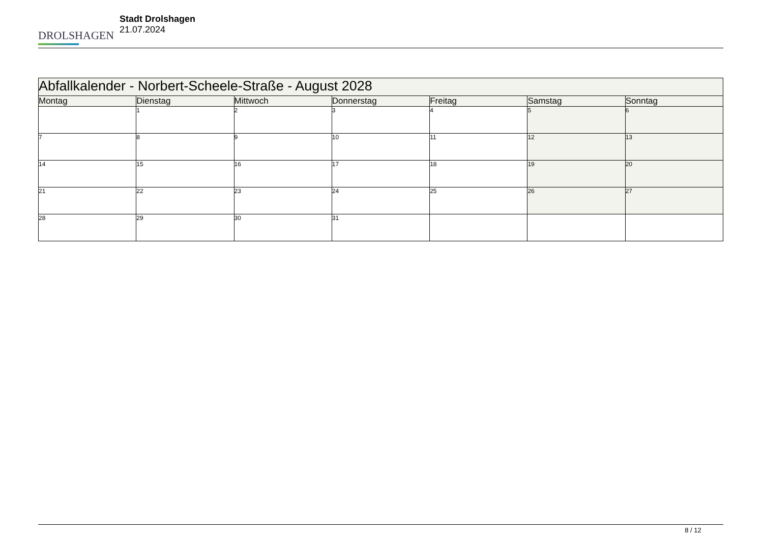DROLSHAGEN
Stadt Drolshagen
21.07.2024
| Abfallkalender - Norbert-Scheele-Straße - August 2028 | | | | | | |
| --- | --- | --- | --- | --- | --- | --- |
| Montag | Dienstag | Mittwoch | Donnerstag | Freitag | Samstag | Sonntag |
| | 1 | 2 | 3 | 4 | 5 | 6 |
| 7 | 8 | 9 | 10 | 11 | 12 | 13 |
| 14 | 15 | 16 | 17 | 18 | 19 | 20 |
| 21 | 22 | 23 | 24 | 25 | 26 | 27 |
| 28 | 29 | 30 | 31 | | | |
8 / 12